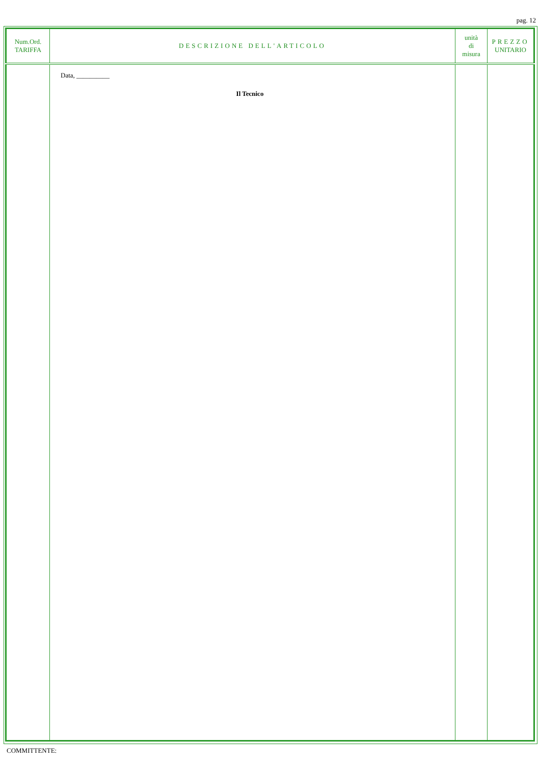pag. 12
| Num.Ord. TARIFFA | DESCRIZIONE DELL'ARTICOLO | unità di misura | PREZZO UNITARIO |
| --- | --- | --- | --- |
| | Data, __________ Il Tecnico | | |
COMMITTENTE: